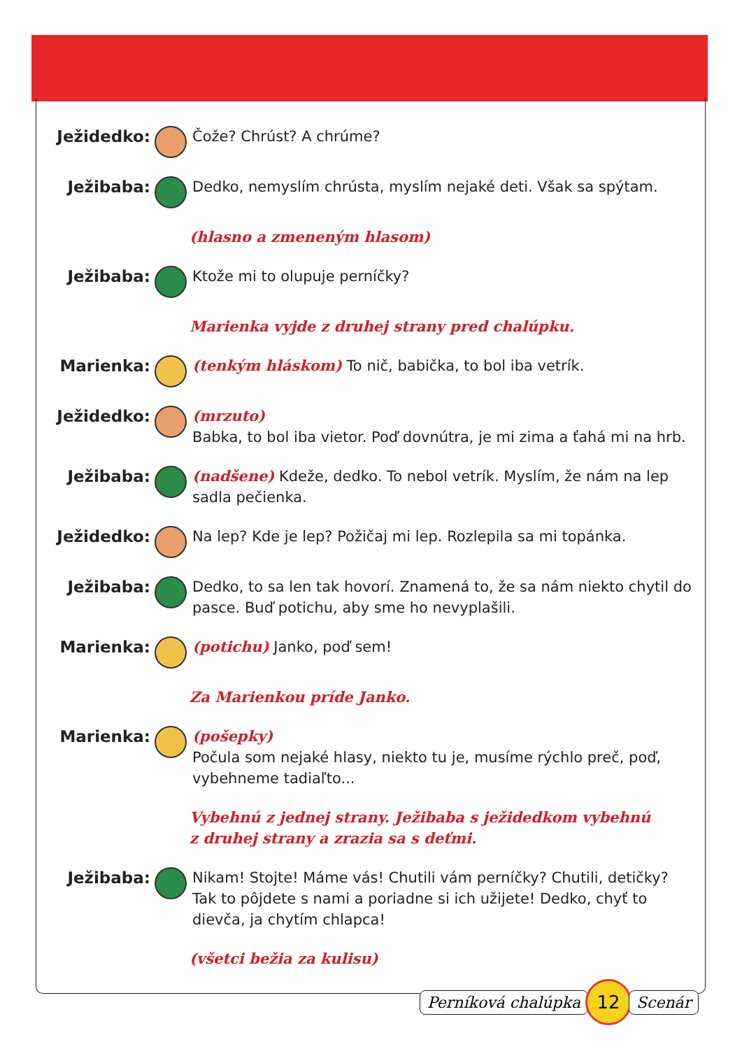Ježidedko: Čože? Chrúst? A chrúme?
Ježibaba: Dedko, nemyslím chrústa, myslím nejaké deti. Však sa spýtam.
(hlasno a zmeneným hlasom)
Ježibaba: Ktože mi to olupuje perníčky?
Marienka vyjde z druhej strany pred chalúpku.
Marienka: (tenkým hláskom) To nič, babička, to bol iba vetrík.
Ježidedko: (mrzuto)
Babka, to bol iba vietor. Poď dovnútra, je mi zima a ťahá mi na hrb.
Ježibaba: (nadšene) Kdeže, dedko. To nebol vetrík. Myslím, že nám na lep sadla pečienka.
Ježidedko: Na lep? Kde je lep? Požičaj mi lep. Rozlepila sa mi topánka.
Ježibaba: Dedko, to sa len tak hovorí. Znamená to, že sa nám niekto chytil do pasce. Buď potichu, aby sme ho nevyplašili.
Marienka: (potichu) Janko, poď sem!
Za Marienkou príde Janko.
Marienka: (pošepky)
Počula som nejaké hlasy, niekto tu je, musíme rýchlo preč, poď, vybehneme tadiaľto...
Vybehnú z jednej strany. Ježibaba s ježidedkom vybehnú
z druhej strany a zrazia sa s deťmi.
Ježibaba: Nikam! Stojte! Máme vás! Chutili vám perníčky? Chutili, detičky? Tak to pôjdete s nami a poriadne si ich užijete! Dedko, chyť to dievča, ja chytím chlapca!
(všetci bežia za kulisu)
Perníková chalúpka 12 Scenár